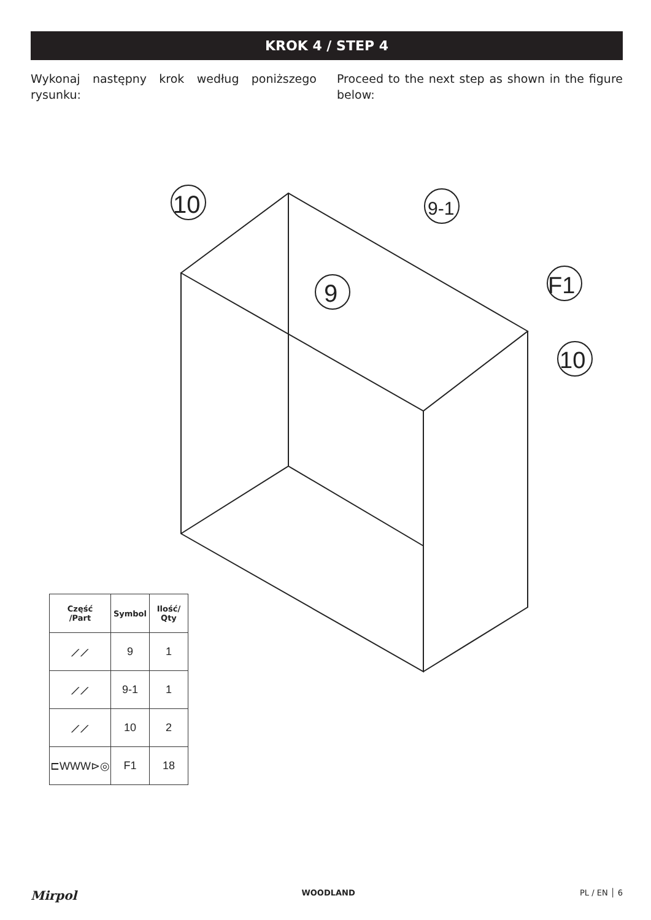KROK 4 / STEP 4
Wykonaj następny krok według poniższego rysunku:
Proceed to the next step as shown in the figure below:
10
9-1
9
F1
10
| Część /Part | Symbol | Ilość/ Qty |
| --- | --- | --- |
| ⟋⟋ | 9 | 1 |
| ⟋⟋ | 9-1 | 1 |
| ⟋⟋ | 10 | 2 |
| ⊏WWW⊳◎ | F1 | 18 |
Mirpol WOODLAND PL / EN │ 6